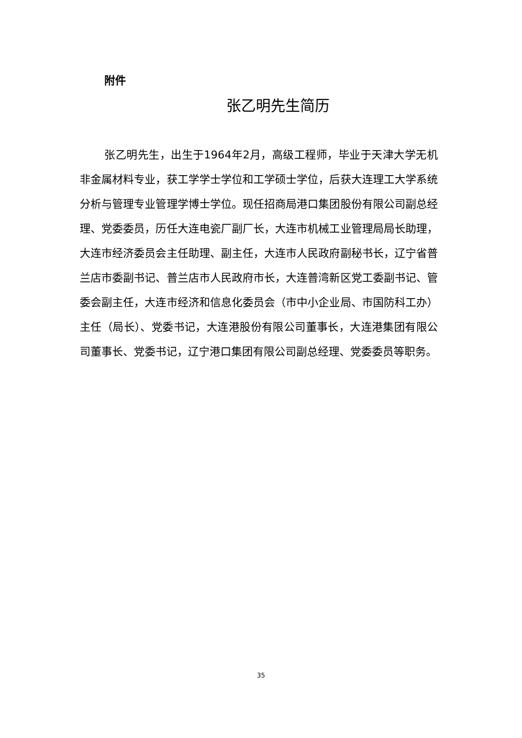附件
张乙明先生简历
张乙明先生，出生于1964年2月，高级工程师，毕业于天津大学无机非金属材料专业，获工学学士学位和工学硕士学位，后获大连理工大学系统分析与管理专业管理学博士学位。现任招商局港口集团股份有限公司副总经理、党委委员，历任大连电瓷厂副厂长，大连市机械工业管理局局长助理，大连市经济委员会主任助理、副主任，大连市人民政府副秘书长，辽宁省普兰店市委副书记、普兰店市人民政府市长，大连普湾新区党工委副书记、管委会副主任，大连市经济和信息化委员会（市中小企业局、市国防科工办）主任（局长）、党委书记，大连港股份有限公司董事长，大连港集团有限公司董事长、党委书记，辽宁港口集团有限公司副总经理、党委委员等职务。
35